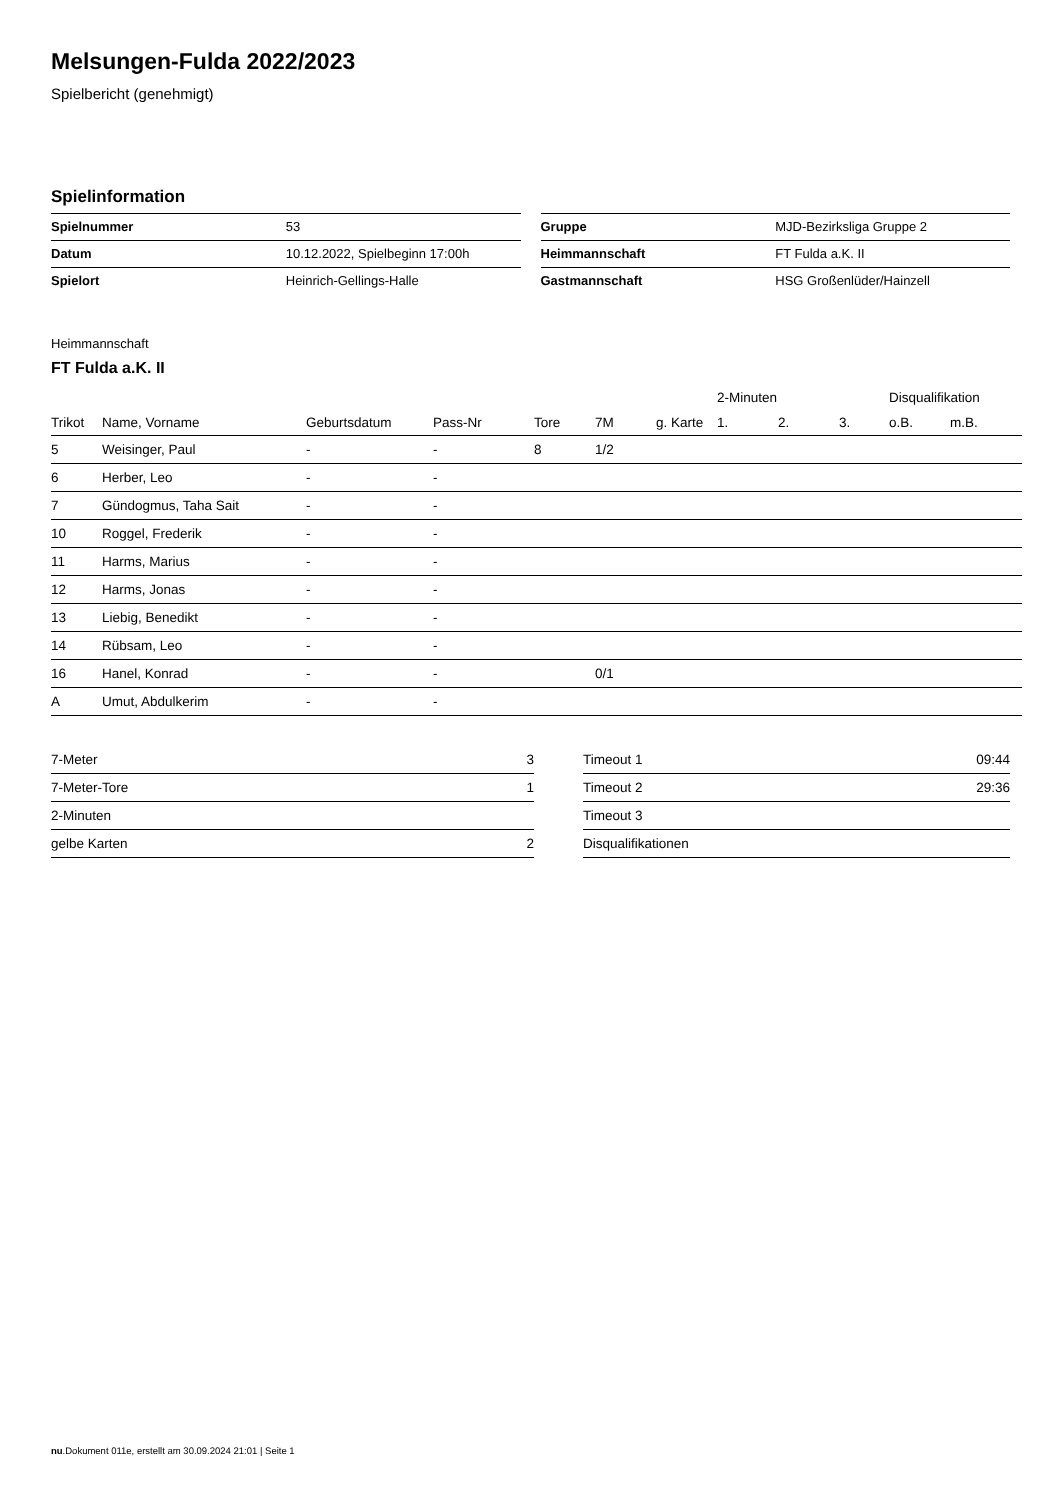Melsungen-Fulda 2022/2023
Spielbericht (genehmigt)
Spielinformation
| Spielnummer | 53 |
| Datum | 10.12.2022, Spielbeginn 17:00h |
| Spielort | Heinrich-Gellings-Halle |
| Gruppe | MJD-Bezirksliga Gruppe 2 |
| Heimmannschaft | FT Fulda a.K. II |
| Gastmannschaft | HSG Großenlüder/Hainzell |
Heimmannschaft
FT Fulda a.K. II
| | | | | | | | 2-Minuten | | | Disqualifikation | |
| --- | --- | --- | --- | --- | --- | --- | --- | --- | --- | --- | --- |
| Trikot | Name, Vorname | Geburtsdatum | Pass-Nr | Tore | 7M | g. Karte | 1. | 2. | 3. | o.B. | m.B. |
| 5 | Weisinger, Paul | - | - | 8 | 1/2 | | | | | | |
| 6 | Herber, Leo | - | - | | | | | | | | |
| 7 | Gündogmus, Taha Sait | - | - | | | | | | | | |
| 10 | Roggel, Frederik | - | - | | | | | | | | |
| 11 | Harms, Marius | - | - | | | | | | | | |
| 12 | Harms, Jonas | - | - | | | | | | | | |
| 13 | Liebig, Benedikt | - | - | | | | | | | | |
| 14 | Rübsam, Leo | - | - | | | | | | | | |
| 16 | Hanel, Konrad | - | - | | 0/1 | | | | | | |
| A | Umut, Abdulkerim | - | - | | | | | | | | |
| 7-Meter | 3 |
| 7-Meter-Tore | 1 |
| 2-Minuten | |
| gelbe Karten | 2 |
| Timeout 1 | 09:44 |
| Timeout 2 | 29:36 |
| Timeout 3 | |
| Disqualifikationen | |
nu.Dokument 011e, erstellt am 30.09.2024 21:01 | Seite 1